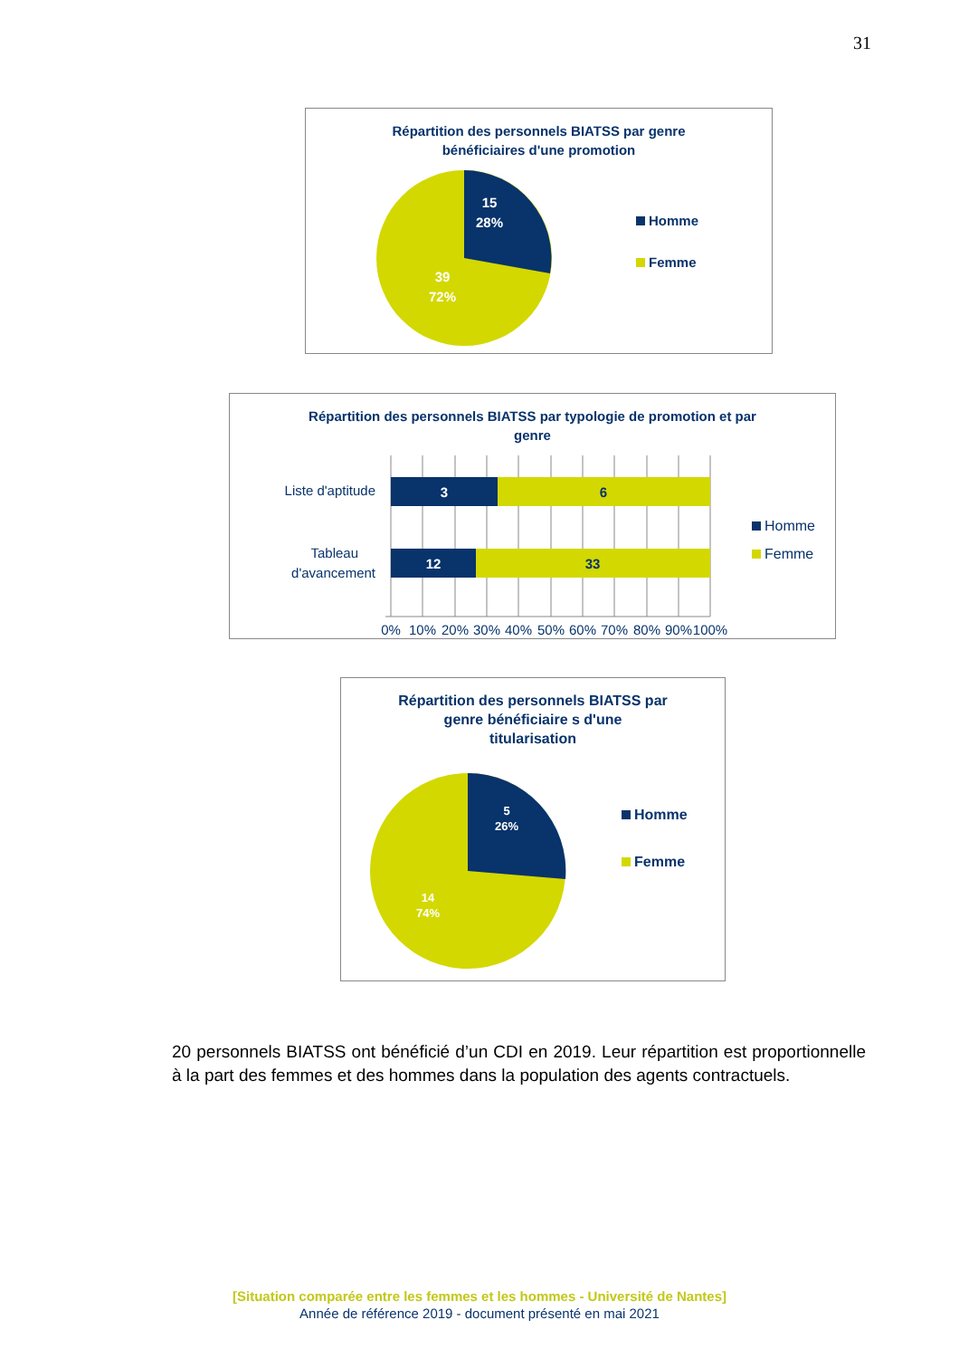31
Répartition des personnels BIATSS par genre
bénéficiaires d'une promotion
15
28%
39
72%
Homme
Femme
Répartition des personnels BIATSS par typologie de promotion et par
genre
3
6
12
33
Liste d'aptitude
Tableau
d'avancement
0%
10%
20%
30%
40%
50%
60%
70%
80%
90%
100%
Homme
Femme
Répartition des personnels BIATSS par
genre bénéficiaire s d'une
titularisation
5
26%
14
74%
Homme
Femme
20 personnels BIATSS ont bénéficié d’un CDI en 2019. Leur répartition est proportionnelle à la part des femmes et des hommes dans la population des agents contractuels.
[Situation comparée entre les femmes et les hommes - Université de Nantes]
Année de référence 2019 - document présenté en mai 2021